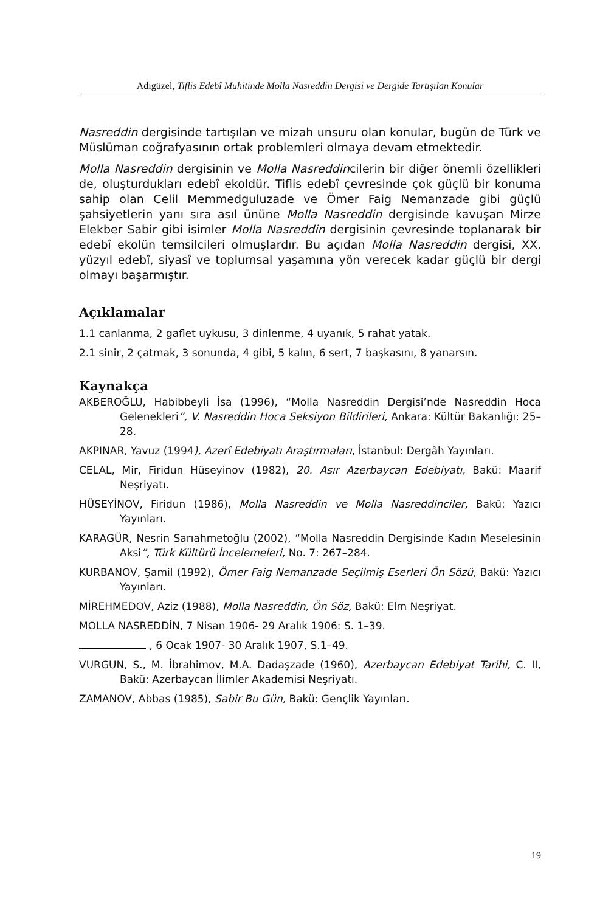Adıgüzel, Tiflis Edebî Muhitinde Molla Nasreddin Dergisi ve Dergide Tartışılan Konular
Nasreddin dergisinde tartışılan ve mizah unsuru olan konular, bugün de Türk ve Müslüman coğrafyasının ortak problemleri olmaya devam etmektedir.
Molla Nasreddin dergisinin ve Molla Nasreddincilerin bir diğer önemli özellikleri de, oluşturdukları edebî ekoldür. Tiflis edebî çevresinde çok güçlü bir konuma sahip olan Celil Memmedguluzade ve Ömer Faig Nemanzade gibi güçlü şahsiyetlerin yanı sıra asıl ününe Molla Nasreddin dergisinde kavuşan Mirze Elekber Sabir gibi isimler Molla Nasreddin dergisinin çevresinde toplanarak bir edebî ekolün temsilcileri olmuşlardır. Bu açıdan Molla Nasreddin dergisi, XX. yüzyıl edebî, siyasî ve toplumsal yaşamına yön verecek kadar güçlü bir dergi olmayı başarmıştır.
Açıklamalar
1.1 canlanma, 2 gaflet uykusu, 3 dinlenme, 4 uyanık, 5 rahat yatak.
2.1 sinir, 2 çatmak, 3 sonunda, 4 gibi, 5 kalın, 6 sert, 7 başkasını, 8 yanarsın.
Kaynakça
AKBEROĞLU, Habibbeyli İsa (1996), “Molla Nasreddin Dergisi’nde Nasreddin Hoca Gelenekleri”, V. Nasreddin Hoca Seksiyon Bildirileri, Ankara: Kültür Bakanlığı: 25–28.
AKPINAR, Yavuz (1994), Azerî Edebiyatı Araştırmaları, İstanbul: Dergâh Yayınları.
CELAL, Mir, Firidun Hüseyinov (1982), 20. Asır Azerbaycan Edebiyatı, Bakü: Maarif Neşriyatı.
HÜSEYİNOV, Firidun (1986), Molla Nasreddin ve Molla Nasreddinciler, Bakü: Yazıcı Yayınları.
KARAGÜR, Nesrin Sarıahmetoğlu (2002), “Molla Nasreddin Dergisinde Kadın Meselesinin Aksi”, Türk Kültürü İncelemeleri, No. 7: 267–284.
KURBANOV, Şamil (1992), Ömer Faig Nemanzade Seçilmiş Eserleri Ön Sözü, Bakü: Yazıcı Yayınları.
MİREHMEDOV, Aziz (1988), Molla Nasreddin, Ön Söz, Bakü: Elm Neşriyat.
MOLLA NASREDDİN, 7 Nisan 1906- 29 Aralık 1906: S. 1–39.
, 6 Ocak 1907- 30 Aralık 1907, S.1–49.
VURGUN, S., M. İbrahimov, M.A. Dadaşzade (1960), Azerbaycan Edebiyat Tarihi, C. II, Bakü: Azerbaycan İlimler Akademisi Neşriyatı.
ZAMANOV, Abbas (1985), Sabir Bu Gün, Bakü: Gençlik Yayınları.
19